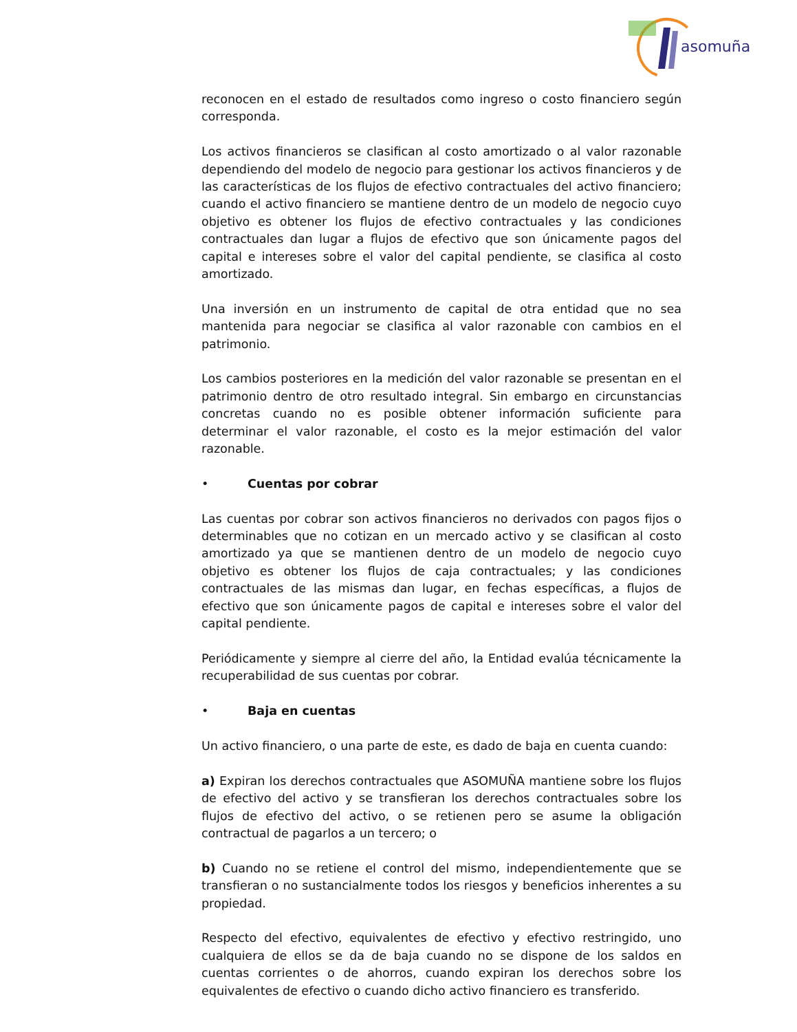asomuña
reconocen en el estado de resultados como ingreso o costo financiero según corresponda.
Los activos financieros se clasifican al costo amortizado o al valor razonable dependiendo del modelo de negocio para gestionar los activos financieros y de las características de los flujos de efectivo contractuales del activo financiero; cuando el activo financiero se mantiene dentro de un modelo de negocio cuyo objetivo es obtener los flujos de efectivo contractuales y las condiciones contractuales dan lugar a flujos de efectivo que son únicamente pagos del capital e intereses sobre el valor del capital pendiente, se clasifica al costo amortizado.
Una inversión en un instrumento de capital de otra entidad que no sea mantenida para negociar se clasifica al valor razonable con cambios en el patrimonio.
Los cambios posteriores en la medición del valor razonable se presentan en el patrimonio dentro de otro resultado integral. Sin embargo en circunstancias concretas cuando no es posible obtener información suficiente para determinar el valor razonable, el costo es la mejor estimación del valor razonable.
• Cuentas por cobrar
Las cuentas por cobrar son activos financieros no derivados con pagos fijos o determinables que no cotizan en un mercado activo y se clasifican al costo amortizado ya que se mantienen dentro de un modelo de negocio cuyo objetivo es obtener los flujos de caja contractuales; y las condiciones contractuales de las mismas dan lugar, en fechas específicas, a flujos de efectivo que son únicamente pagos de capital e intereses sobre el valor del capital pendiente.
Periódicamente y siempre al cierre del año, la Entidad evalúa técnicamente la recuperabilidad de sus cuentas por cobrar.
• Baja en cuentas
Un activo financiero, o una parte de este, es dado de baja en cuenta cuando:
a) Expiran los derechos contractuales que ASOMUÑA mantiene sobre los flujos de efectivo del activo y se transfieran los derechos contractuales sobre los flujos de efectivo del activo, o se retienen pero se asume la obligación contractual de pagarlos a un tercero; o
b) Cuando no se retiene el control del mismo, independientemente que se transfieran o no sustancialmente todos los riesgos y beneficios inherentes a su propiedad.
Respecto del efectivo, equivalentes de efectivo y efectivo restringido, uno cualquiera de ellos se da de baja cuando no se dispone de los saldos en cuentas corrientes o de ahorros, cuando expiran los derechos sobre los equivalentes de efectivo o cuando dicho activo financiero es transferido.